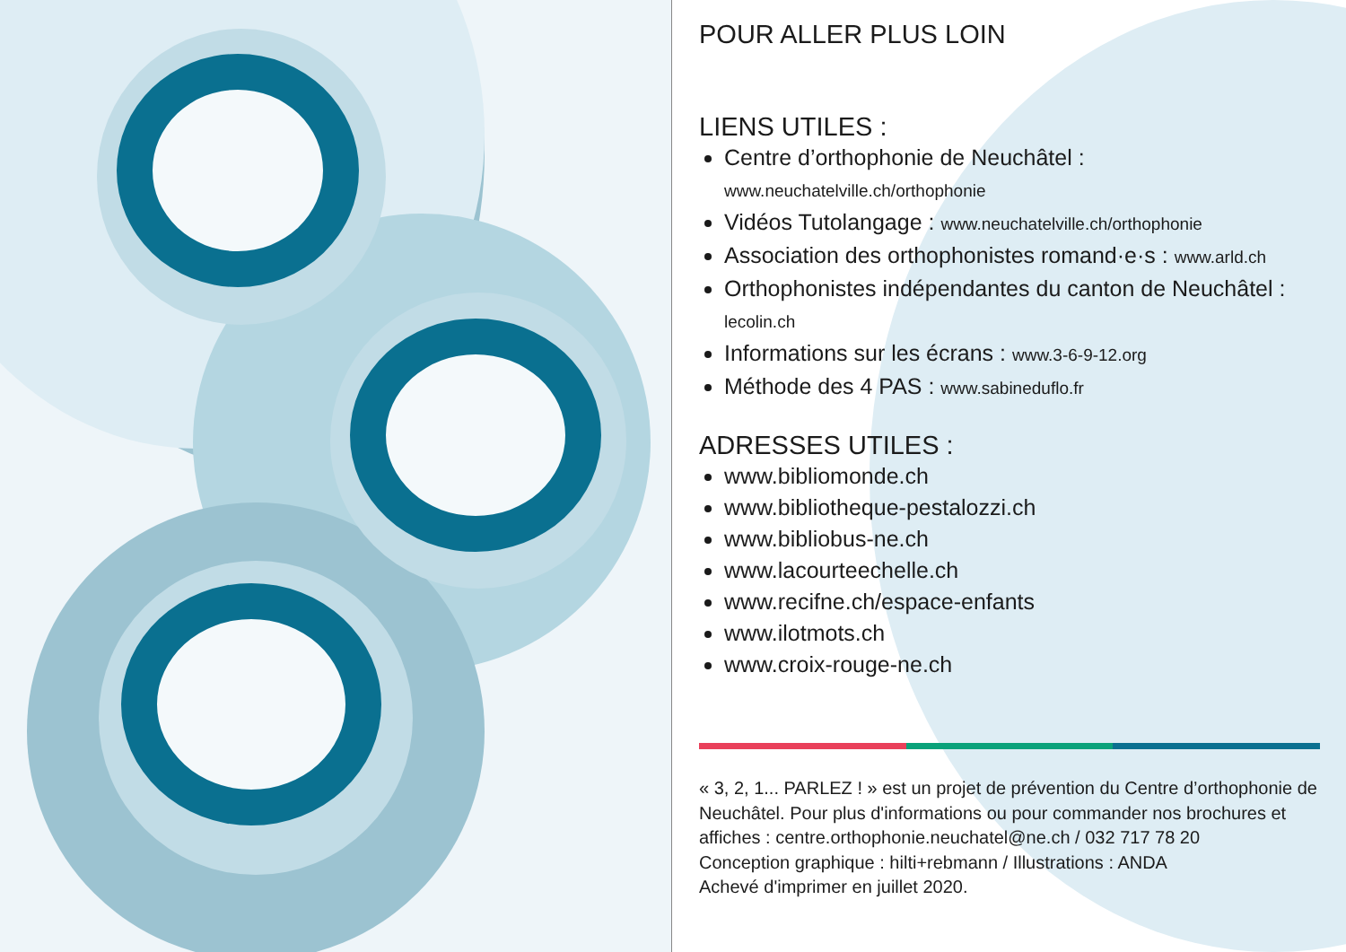POUR ALLER PLUS LOIN
LIENS UTILES :
Centre d’orthophonie de Neuchâtel :
www.neuchatelville.ch/orthophonie
Vidéos Tutolangage : www.neuchatelville.ch/orthophonie
Association des orthophonistes romand·e·s : www.arld.ch
Orthophonistes indépendantes du canton de Neuchâtel : lecolin.ch
Informations sur les écrans : www.3-6-9-12.org
Méthode des 4 PAS : www.sabineduflo.fr
ADRESSES UTILES :
www.bibliomonde.ch
www.bibliotheque-pestalozzi.ch
www.bibliobus-ne.ch
www.lacourteechelle.ch
www.recifne.ch/espace-enfants
www.ilotmots.ch
www.croix-rouge-ne.ch
« 3, 2, 1... PARLEZ ! » est un projet de prévention du Centre d’orthophonie de Neuchâtel. Pour plus d'informations ou pour commander nos brochures et affiches : centre.orthophonie.neuchatel@ne.ch / 032 717 78 20
Conception graphique : hilti+rebmann / Illustrations : ANDA
Achevé d'imprimer en juillet 2020.